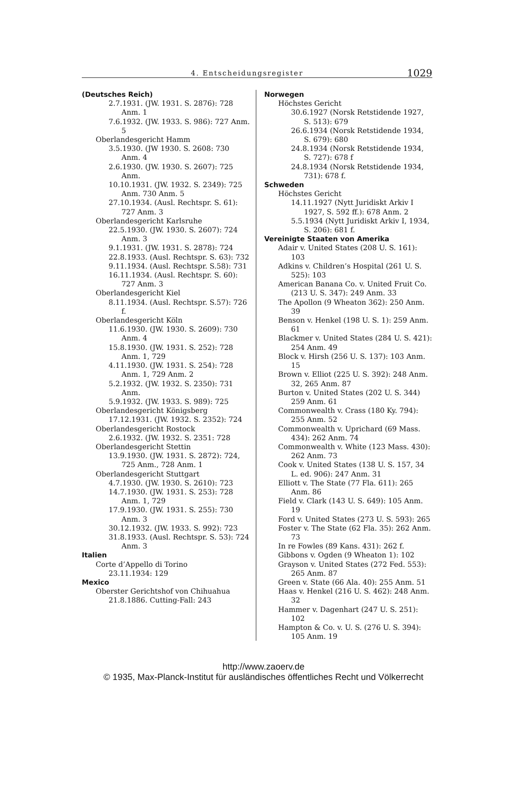4. Entscheidungsregister 1029
(Deutsches Reich)
2.7.1931. (JW. 1931. S. 2876): 728 Anm. 1
7.6.1932. (JW. 1933. S. 986): 727 Anm. 5
Oberlandesgericht Hamm
3.5.1930. (JW 1930. S. 2608: 730 Anm. 4
2.6.1930. (JW. 1930. S. 2607): 725 Anm.
10.10.1931. (JW. 1932. S. 2349): 725 Anm. 730 Anm. 5
27.10.1934. (Ausl. Rechtspr. S. 61): 727 Anm. 3
Oberlandesgericht Karlsruhe
22.5.1930. (JW. 1930. S. 2607): 724 Anm. 3
9.1.1931. (JW. 1931. S. 2878): 724
22.8.1933. (Ausl. Rechtspr. S. 63): 732
9.11.1934. (Ausl. Rechtspr. S.58): 731
16.11.1934. (Ausl. Rechtspr. S. 60): 727 Anm. 3
Oberlandesgericht Kiel
8.11.1934. (Ausl. Rechtspr. S.57): 726 f.
Oberlandesgericht Köln
11.6.1930. (JW. 1930. S. 2609): 730 Anm. 4
15.8.1930. (JW. 1931. S. 252): 728 Anm. 1, 729
4.11.1930. (JW. 1931. S. 254): 728 Anm. 1, 729 Anm. 2
5.2.1932. (JW. 1932. S. 2350): 731 Anm.
5.9.1932. (JW. 1933. S. 989): 725
Oberlandesgericht Königsberg
17.12.1931. (JW. 1932. S. 2352): 724
Oberlandesgericht Rostock
2.6.1932. (JW. 1932. S. 2351: 728
Oberlandesgericht Stettin
13.9.1930. (JW. 1931. S. 2872): 724, 725 Anm., 728 Anm. 1
Oberlandesgericht Stuttgart
4.7.1930. (JW. 1930. S. 2610): 723
14.7.1930. (JW. 1931. S. 253): 728 Anm. 1, 729
17.9.1930. (JW. 1931. S. 255): 730 Anm. 3
30.12.1932. (JW. 1933. S. 992): 723
31.8.1933. (Ausl. Rechtspr. S. 53): 724 Anm. 3
Italien
Corte d’Appello di Torino
23.11.1934: 129
Mexico
Oberster Gerichtshof von Chihuahua
21.8.1886. Cutting-Fall: 243
Norwegen
Höchstes Gericht
30.6.1927 (Norsk Retstidende 1927, S. 513): 679
26.6.1934 (Norsk Retstidende 1934, S. 679): 680
24.8.1934 (Norsk Retstidende 1934, S. 727): 678 f
24.8.1934 (Norsk Retstidende 1934, 731): 678 f.
Schweden
Höchstes Gericht
14.11.1927 (Nytt Juridiskt Arkiv I 1927, S. 592 ff.): 678 Anm. 2
5.5.1934 (Nytt Juridiskt Arkiv I, 1934, S. 206): 681 f.
Vereinigte Staaten von Amerika
Adair v. United States (208 U. S. 161): 103
Adkins v. Children’s Hospital (261 U. S. 525): 103
American Banana Co. v. United Fruit Co. (213 U. S. 347): 249 Anm. 33
The Apollon (9 Wheaton 362): 250 Anm. 39
Benson v. Henkel (198 U. S. 1): 259 Anm. 61
Blackmer v. United States (284 U. S. 421): 254 Anm. 49
Block v. Hirsh (256 U. S. 137): 103 Anm. 15
Brown v. Elliot (225 U. S. 392): 248 Anm. 32, 265 Anm. 87
Burton v. United States (202 U. S. 344) 259 Anm. 61
Commonwealth v. Crass (180 Ky. 794): 255 Anm. 52
Commonwealth v. Uprichard (69 Mass. 434): 262 Anm. 74
Commonwealth v. White (123 Mass. 430): 262 Anm. 73
Cook v. United States (138 U. S. 157, 34 L. ed. 906): 247 Anm. 31
Elliott v. The State (77 Fla. 611): 265 Anm. 86
Field v. Clark (143 U. S. 649): 105 Anm. 19
Ford v. United States (273 U. S. 593): 265
Foster v. The State (62 Fla. 35): 262 Anm. 73
In re Fowles (89 Kans. 431): 262 f.
Gibbons v. Ogden (9 Wheaton 1): 102
Grayson v. United States (272 Fed. 553): 265 Anm. 87
Green v. State (66 Ala. 40): 255 Anm. 51
Haas v. Henkel (216 U. S. 462): 248 Anm. 32
Hammer v. Dagenhart (247 U. S. 251): 102
Hampton & Co. v. U. S. (276 U. S. 394): 105 Anm. 19
http://www.zaoerv.de
© 1935, Max-Planck-Institut für ausländisches öffentliches Recht und Völkerrecht